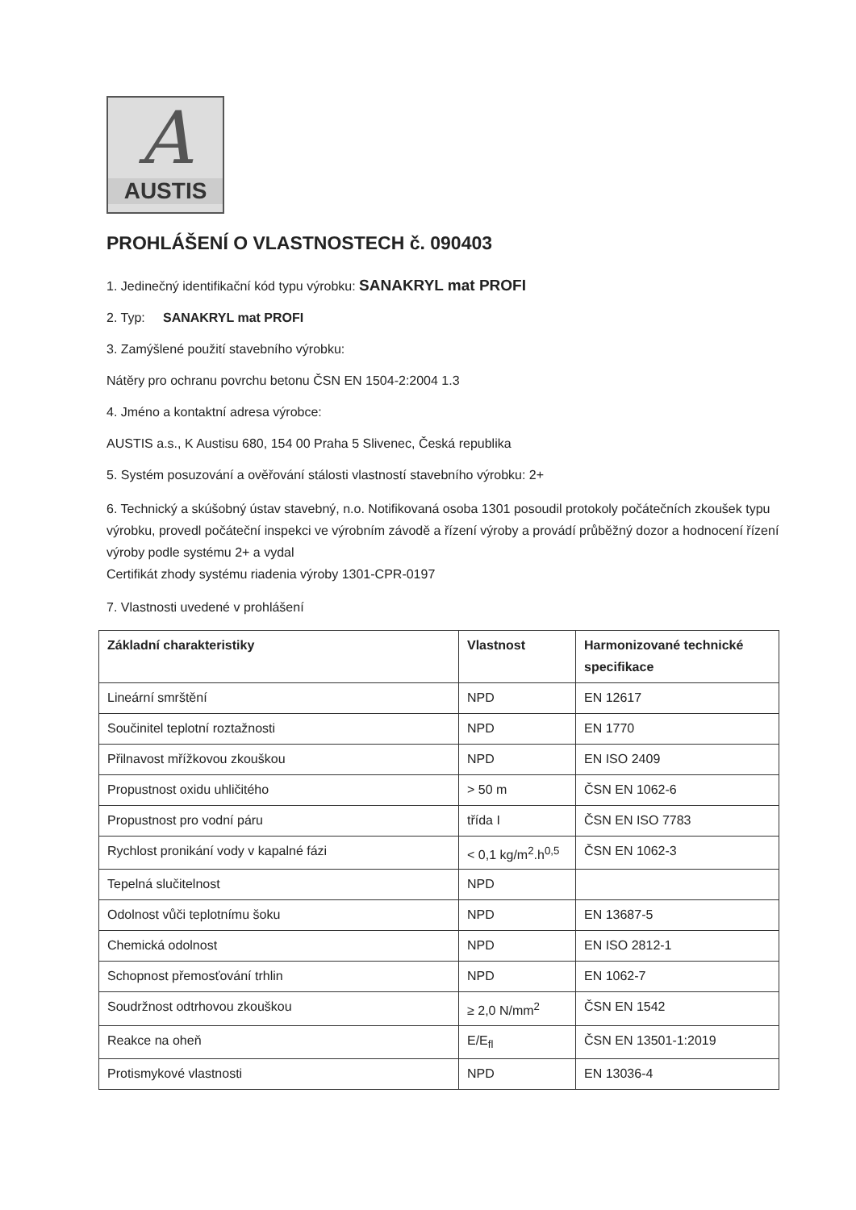A
AUSTIS
PROHLÁŠENÍ O VLASTNOSTECH č. 090403
1. Jedinečný identifikační kód typu výrobku: SANAKRYL mat PROFI
2. Typ: SANAKRYL mat PROFI
3. Zamýšlené použití stavebního výrobku:
Nátěry pro ochranu povrchu betonu ČSN EN 1504-2:2004 1.3
4. Jméno a kontaktní adresa výrobce:
AUSTIS a.s., K Austisu 680, 154 00 Praha 5 Slivenec, Česká republika
5. Systém posuzování a ověřování stálosti vlastností stavebního výrobku: 2+
6. Technický a skúšobný ústav stavebný, n.o. Notifikovaná osoba 1301 posoudil protokoly počátečních zkoušek typu výrobku, provedl počáteční inspekci ve výrobním závodě a řízení výroby a provádí průběžný dozor a hodnocení řízení výroby podle systému 2+ a vydal
Certifikát zhody systému riadenia výroby 1301-CPR-0197
7. Vlastnosti uvedené v prohlášení
| Základní charakteristiky | Vlastnost | Harmonizované technické specifikace |
| --- | --- | --- |
| Lineární smrštění | NPD | EN 12617 |
| Součinitel teplotní roztažnosti | NPD | EN 1770 |
| Přilnavost mřížkovou zkouškou | NPD | EN ISO 2409 |
| Propustnost oxidu uhličitého | > 50 m | ČSN EN 1062-6 |
| Propustnost pro vodní páru | třída I | ČSN EN ISO 7783 |
| Rychlost pronikání vody v kapalné fázi | < 0,1 kg/m<sup>2</sup>.h<sup>0,5</sup> | ČSN EN 1062-3 |
| Tepelná slučitelnost | NPD | |
| Odolnost vůči teplotnímu šoku | NPD | EN 13687-5 |
| Chemická odolnost | NPD | EN ISO 2812-1 |
| Schopnost přemosťování trhlin | NPD | EN 1062-7 |
| Soudržnost odtrhovou zkouškou | ≥ 2,0 N/mm<sup>2</sup> | ČSN EN 1542 |
| Reakce na oheň | E/E<sub>fl</sub> | ČSN EN 13501-1:2019 |
| Protismykové vlastnosti | NPD | EN 13036-4 |